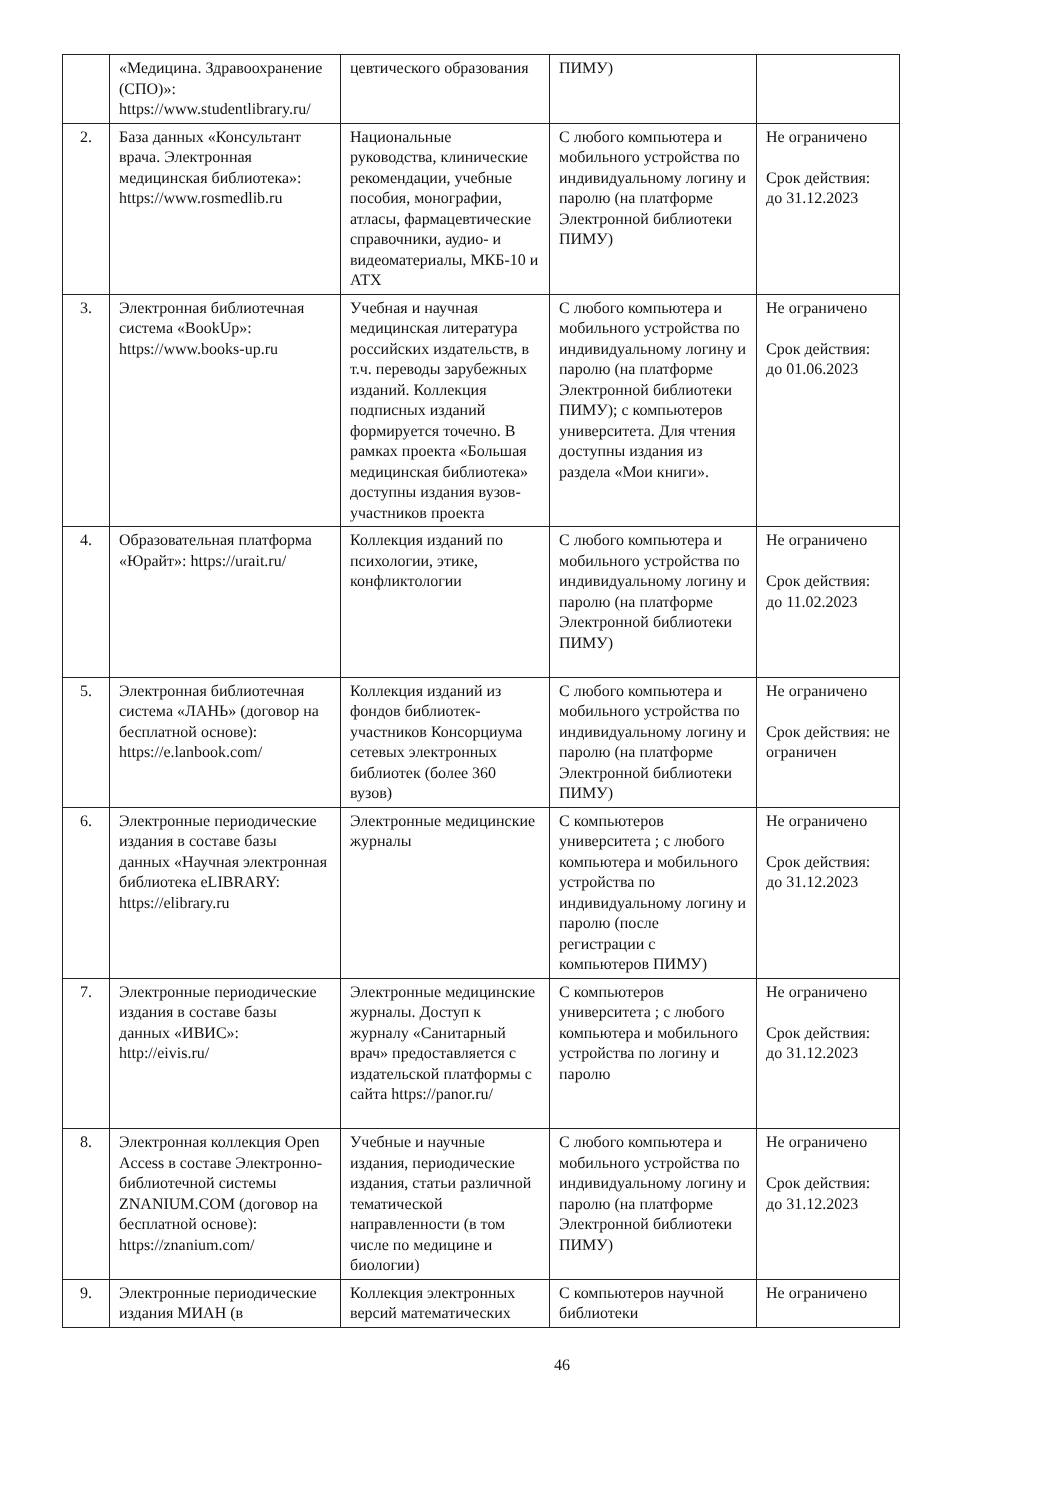| | «Медицина. Здравоохранение (СПО)»: https://www.studentlibrary.ru/ | цевтического образования | ПИМУ) | |
| 2. | База данных «Консультант врача. Электронная медицинская библиотека»: https://www.rosmedlib.ru | Национальные руководства, клинические рекомендации, учебные пособия, монографии, атласы, фармацевтические справочники, аудио- и видеоматериалы, МКБ-10 и АТХ | С любого компьютера и мобильного устройства по индивидуальному логину и паролю (на платформе Электронной библиотеки ПИМУ) | Не ограничено Срок действия: до 31.12.2023 |
| 3. | Электронная библиотечная система «BookUp»: https://www.books-up.ru | Учебная и научная медицинская литература российских издательств, в т.ч. переводы зарубежных изданий. Коллекция подписных изданий формируется точечно. В рамках проекта «Большая медицинская библиотека» доступны издания вузов-участников проекта | С любого компьютера и мобильного устройства по индивидуальному логину и паролю (на платформе Электронной библиотеки ПИМУ); с компьютеров университета. Для чтения доступны издания из раздела «Мои книги». | Не ограничено Срок действия: до 01.06.2023 |
| 4. | Образовательная платформа «Юрайт»: https://urait.ru/ | Коллекция изданий по психологии, этике, конфликтологии | С любого компьютера и мобильного устройства по индивидуальному логину и паролю (на платформе Электронной библиотеки ПИМУ) | Не ограничено Срок действия: до 11.02.2023 |
| 5. | Электронная библиотечная система «ЛАНЬ» (договор на бесплатной основе): https://e.lanbook.com/ | Коллекция изданий из фондов библиотек-участников Консорциума сетевых электронных библиотек (более 360 вузов) | С любого компьютера и мобильного устройства по индивидуальному логину и паролю (на платформе Электронной библиотеки ПИМУ) | Не ограничено Срок действия: не ограничен |
| 6. | Электронные периодические издания в составе базы данных «Научная электронная библиотека eLIBRARY: https://elibrary.ru | Электронные медицинские журналы | С компьютеров университета ; с любого компьютера и мобильного устройства по индивидуальному логину и паролю (после регистрации с компьютеров ПИМУ) | Не ограничено Срок действия: до 31.12.2023 |
| 7. | Электронные периодические издания в составе базы данных «ИВИС»: http://eivis.ru/ | Электронные медицинские журналы. Доступ к журналу «Санитарный врач» предоставляется с издательской платформы с сайта https://panor.ru/ | С компьютеров университета ; с любого компьютера и мобильного устройства по логину и паролю | Не ограничено Срок действия: до 31.12.2023 |
| 8. | Электронная коллекция Open Access в составе Электронно-библиотечной системы ZNANIUM.COM (договор на бесплатной основе): https://znanium.com/ | Учебные и научные издания, периодические издания, статьи различной тематической направленности (в том числе по медицине и биологии) | С любого компьютера и мобильного устройства по индивидуальному логину и паролю (на платформе Электронной библиотеки ПИМУ) | Не ограничено Срок действия: до 31.12.2023 |
| 9. | Электронные периодические издания МИАН (в | Коллекция электронных версий математических | С компьютеров научной библиотеки | Не ограничено |
46